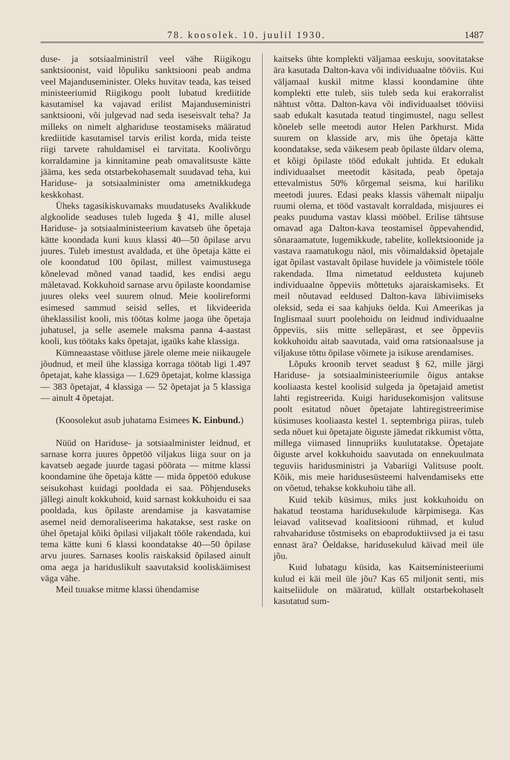78. koosolek. 10. juulil 1930. 1487
duse- ja sotsiaalministril veel vähe Riigikogu sanktsioonist, vaid lõpuliku sanktsiooni peab andma veel Majanduseminister. Oleks huvitav teada, kas teised ministeeriumid Riigikogu poolt lubatud krediitide kasutamisel ka vajavad erilist Majanduseministri sanktsiooni, või julgevad nad seda iseseisvalt teha? Ja milleks on nimelt alghariduse teostamiseks määratud krediitide kasutamisel tarvis erilist korda, mida teiste riigi tarvete rahuldamisel ei tarvitata. Koolivõrgu korraldamine ja kinnitamine peab omavalitsuste kätte jääma, kes seda otstarbekohasemalt suudavad teha, kui Hariduse- ja sotsiaalminister oma ametnikkudega keskkohast.
Üheks tagasikiskuvamaks muudatuseks Avalikkude algkoolide seaduses tuleb lugeda § 41, mille alusel Hariduse- ja sotsiaalministeerium kavatseb ühe õpetaja kätte koondada kuni kuus klassi 40—50 õpilase arvu juures. Tuleb imestust avaldada, et ühe õpetaja kätte ei ole koondatud 100 õpilast, millest vaimustusega kõnelevad mõned vanad taadid, kes endisi aegu mäletavad. Kokkuhoid sarnase arvu õpilaste koondamise juures oleks veel suurem olnud. Meie koolireformi esimesed sammud seisid selles, et likvideerida üheklassilist kooli, mis töötas kolme jaoga ühe õpetaja juhatusel, ja selle asemele maksma panna 4-aastast kooli, kus töötaks kaks õpetajat, igaüks kahe klassiga.
Kümneaastase võitluse järele oleme meie niikaugele jõudnud, et meil ühe klassiga korraga töötab ligi 1.497 õpetajat, kahe klassiga — 1.629 õpetajat, kolme klassiga — 383 õpetajat, 4 klassiga — 52 õpetajat ja 5 klassiga — ainult 4 õpetajat.
(Koosolekut asub juhatama Esimees K. Einbund.)
Nüüd on Hariduse- ja sotsiaalminister leidnud, et sarnase korra juures õppetöö viljakus liiga suur on ja kavatseb aegade juurde tagasi pöörata — mitme klassi koondamine ühe õpetaja kätte — mida õppetöö edukuse seisukohast kuidagi pooldada ei saa. Põhjenduseks jällegi ainult kokkuhoid, kuid sarnast kokkuhoidu ei saa pooldada, kus õpilaste arendamise ja kasvatamise asemel neid demoraliseerima hakatakse, sest raske on ühel õpetajal kõiki õpilasi viljakalt tööle rakendada, kui tema kätte kuni 6 klassi koondatakse 40—50 õpilase arvu juures. Sarnases koolis raiskaksid õpilased ainult oma aega ja hariduslikult saavutaksid kooliskäimisest väga vähe.
Meil tuuakse mitme klassi ühendamise
kaitseks ühte komplekti väljamaa eeskuju, soovitatakse ära kasutada Dalton-kava või individuaalne tööviis. Kui väljamaal kuskil mitme klassi koondamine ühte komplekti ette tuleb, siis tuleb seda kui erakorralist nähtust võtta. Dalton-kava või individuaalset tööviisi saab edukalt kasutada teatud tingimustel, nagu sellest kõneleb selle meetodi autor Helen Parkhurst. Mida suurem on klasside arv, mis ühe õpetaja kätte koondatakse, seda väikesem peab õpilaste üldarv olema, et kõigi õpilaste tööd edukalt juhtida. Et edukalt individuaalset meetodit käsitada, peab õpetaja ettevalmistus 50% kõrgemal seisma, kui hariliku meetodi juures. Edasi peaks klassis vähemalt niipalju ruumi olema, et tööd vastavalt korraldada, misjuures ei peaks puuduma vastav klassi mööbel. Erilise tähtsuse omavad aga Dalton-kava teostamisel õppevahendid, sõnaraamatute, lugemikkude, tabelite, kollektsioonide ja vastava raamatukogu näol, mis võimaldaksid õpetajale igat õpilast vastavalt õpilase huvidele ja võimistele tööle rakendada. Ilma nimetatud eeldusteta kujuneb individuaalne õppeviis mõttetuks ajaraiskamiseks. Et meil nõutavad eeldused Dalton-kava läbiviimiseks oleksid, seda ei saa kahjuks öelda. Kui Ameerikas ja Inglismaal suurt poolehoidu on leidnud individuaalne õppeviis, siis mitte sellepärast, et see õppeviis kokkuhoidu aitab saavutada, vaid oma ratsionaalsuse ja viljakuse tõttu õpilase võimete ja isikuse arendamises.
Lõpuks kroonib tervet seadust § 62, mille järgi Hariduse- ja sotsiaalministeeriumile õigus antakse kooliaasta kestel koolisid sulgeda ja õpetajaid ametist lahti registreerida. Kuigi haridusekomisjon valitsuse poolt esitatud nõuet õpetajate lahtiregistreerimise küsimuses kooliaasta kestel 1. septembriga piiras, tuleb seda nõuet kui õpetajate õiguste jämedat rikkumist võtta, millega viimased linnupriiks kuulutatakse. Õpetajate õiguste arvel kokkuhoidu saavutada on ennekuulmata teguviis haridusministri ja Vabariigi Valitsuse poolt. Kõik, mis meie haridusesüsteemi halvendamiseks ette on võetud, tehakse kokkuhoiu tähe all.
Kuid tekib küsimus, miks just kokkuhoidu on hakatud teostama haridusekulude kärpimisega. Kas leiavad valitsevad koalitsiooni rühmad, et kulud rahvahariduse tõstmiseks on ebaproduktiivsed ja ei tasu ennast ära? Öeldakse, haridusekulud käivad meil üle jõu.
Kuid lubatagu küsida, kas Kaitseministeeriumi kulud ei käi meil üle jõu? Kas 65 miljonit senti, mis kaitseliidule on määratud, küllalt otstarbekohaselt kasutatud sum-